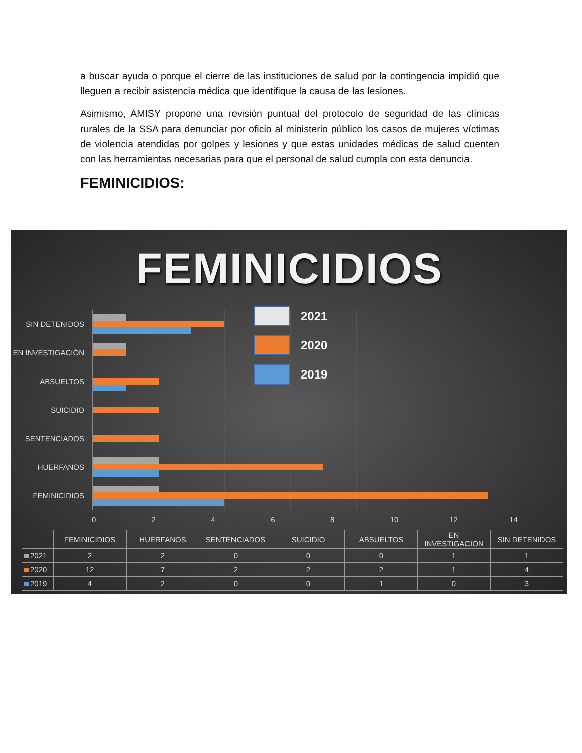a buscar ayuda o porque el cierre de las instituciones de salud por la contingencia impidió que lleguen a recibir asistencia médica que identifique la causa de las lesiones.
Asimismo, AMISY propone una revisión puntual del protocolo de seguridad de las clínicas rurales de la SSA para denunciar por oficio al ministerio público los casos de mujeres víctimas de violencia atendidas por golpes y lesiones y que estas unidades médicas de salud cuenten con las herramientas necesarias para que el personal de salud cumpla con esta denuncia.
FEMINICIDIOS:
FEMINICIDIOS
SIN DETENIDOS
EN INVESTIGACIÓN
ABSUELTOS
SUICIDIO
SENTENCIADOS
HUERFANOS
FEMINICIDIOS
2021
2020
2019
02468 10 12 14
| | FEMINICIDIOS | HUERFANOS | SENTENCIADOS | SUICIDIO | ABSUELTOS | EN INVESTIGACIÓN | SIN DETENIDOS |
| 2021 | 2 | 2 | 0 | 0 | 0 | 1 | 1 |
| 2020 | 12 | 7 | 2 | 2 | 2 | 1 | 4 |
| 2019 | 4 | 2 | 0 | 0 | 1 | 0 | 3 |